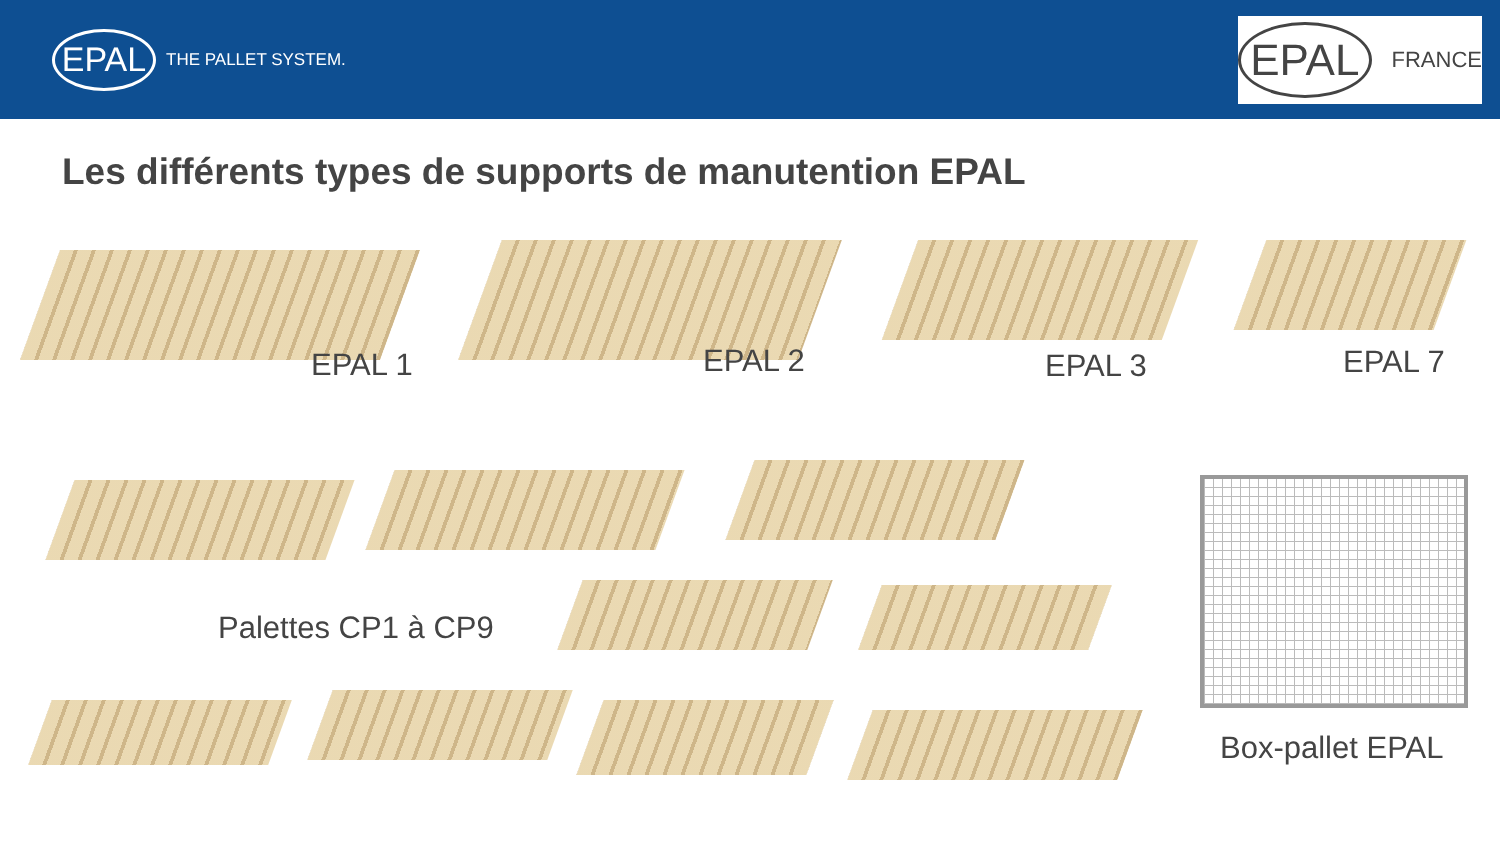EPAL
THE PALLET SYSTEM.
EPAL
FRANCE
Les différents types de supports de manutention EPAL
EPAL 1 EPAL 2 EPAL 3 EPAL 7
Palettes CP1 à CP9
Box-pallet EPAL